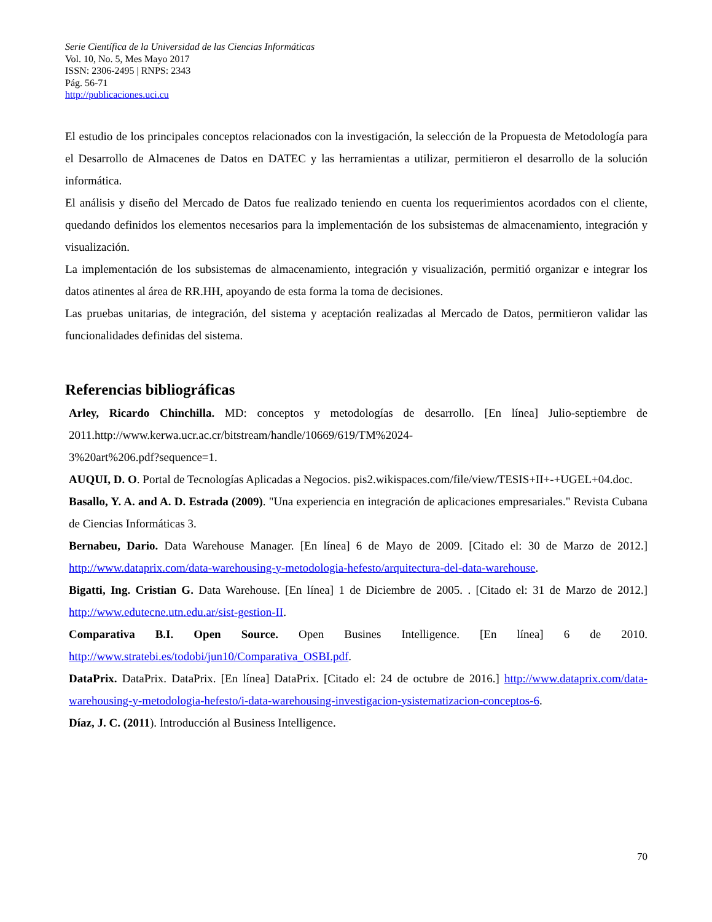Serie Científica de la Universidad de las Ciencias Informáticas
Vol. 10, No. 5, Mes Mayo 2017
ISSN: 2306-2495 | RNPS: 2343
Pág. 56-71
http://publicaciones.uci.cu
El estudio de los principales conceptos relacionados con la investigación, la selección de la Propuesta de Metodología para el Desarrollo de Almacenes de Datos en DATEC y las herramientas a utilizar, permitieron el desarrollo de la solución informática.
El análisis y diseño del Mercado de Datos fue realizado teniendo en cuenta los requerimientos acordados con el cliente, quedando definidos los elementos necesarios para la implementación de los subsistemas de almacenamiento, integración y visualización.
La implementación de los subsistemas de almacenamiento, integración y visualización, permitió organizar e integrar los datos atinentes al área de RR.HH, apoyando de esta forma la toma de decisiones.
Las pruebas unitarias, de integración, del sistema y aceptación realizadas al Mercado de Datos, permitieron validar las funcionalidades definidas del sistema.
Referencias bibliográficas
Arley, Ricardo Chinchilla. MD: conceptos y metodologías de desarrollo. [En línea] Julio-septiembre de 2011.http://www.kerwa.ucr.ac.cr/bitstream/handle/10669/619/TM%2024-
3%20art%206.pdf?sequence=1.
AUQUI, D. O. Portal de Tecnologías Aplicadas a Negocios. pis2.wikispaces.com/file/view/TESIS+II+-+UGEL+04.doc.
Basallo, Y. A. and A. D. Estrada (2009). "Una experiencia en integración de aplicaciones empresariales." Revista Cubana de Ciencias Informáticas 3.
Bernabeu, Dario. Data Warehouse Manager. [En línea] 6 de Mayo de 2009. [Citado el: 30 de Marzo de 2012.] http://www.dataprix.com/data-warehousing-y-metodologia-hefesto/arquitectura-del-data-warehouse.
Bigatti, Ing. Cristian G. Data Warehouse. [En línea] 1 de Diciembre de 2005. . [Citado el: 31 de Marzo de 2012.] http://www.edutecne.utn.edu.ar/sist-gestion-II.
Comparativa B.I. Open Source. Open Busines Intelligence. [En línea] 6 de 2010. http://www.stratebi.es/todobi/jun10/Comparativa_OSBI.pdf.
DataPrix. DataPrix. DataPrix. [En línea] DataPrix. [Citado el: 24 de octubre de 2016.] http://www.dataprix.com/data-warehousing-y-metodologia-hefesto/i-data-warehousing-investigacion-ysistematizacion-conceptos-6.
Díaz, J. C. (2011). Introducción al Business Intelligence.
70